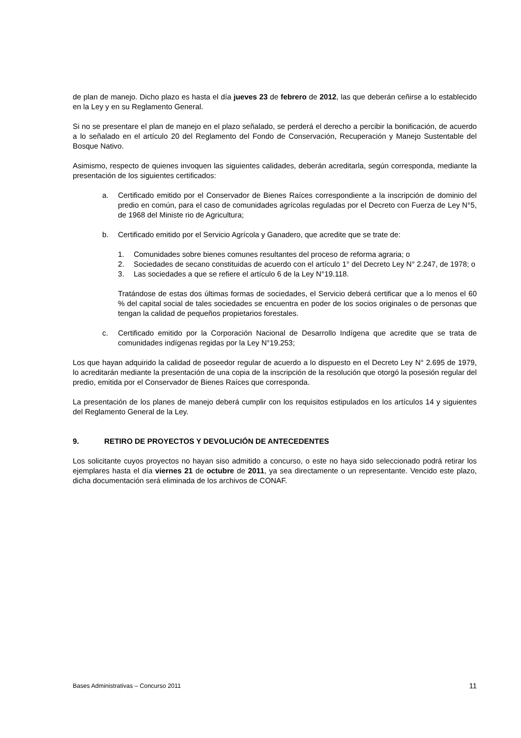de plan de manejo. Dicho plazo es hasta el día jueves 23 de febrero de 2012, las que deberán ceñirse a lo establecido en la Ley y en su Reglamento General.
Si no se presentare el plan de manejo en el plazo señalado, se perderá el derecho a percibir la bonificación, de acuerdo a lo señalado en el artículo 20 del Reglamento del Fondo de Conservación, Recuperación y Manejo Sustentable del Bosque Nativo.
Asimismo, respecto de quienes invoquen las siguientes calidades, deberán acreditarla, según corresponda, mediante la presentación de los siguientes certificados:
a. Certificado emitido por el Conservador de Bienes Raíces correspondiente a la inscripción de dominio del predio en común, para el caso de comunidades agrícolas reguladas por el Decreto con Fuerza de Ley N°5, de 1968 del Ministe rio de Agricultura;
b. Certificado emitido por el Servicio Agrícola y Ganadero, que acredite que se trate de:
1. Comunidades sobre bienes comunes resultantes del proceso de reforma agraria; o
2. Sociedades de secano constituidas de acuerdo con el artículo 1° del Decreto Ley N° 2.247, de 1978; o
3. Las sociedades a que se refiere el artículo 6 de la Ley N°19.118.
Tratándose de estas dos últimas formas de sociedades, el Servicio deberá certificar que a lo menos el 60 % del capital social de tales sociedades se encuentra en poder de los socios originales o de personas que tengan la calidad de pequeños propietarios forestales.
c. Certificado emitido por la Corporación Nacional de Desarrollo Indígena que acredite que se trata de comunidades indígenas regidas por la Ley N°19.253;
Los que hayan adquirido la calidad de poseedor regular de acuerdo a lo dispuesto en el Decreto Ley N° 2.695 de 1979, lo acreditarán mediante la presentación de una copia de la inscripción de la resolución que otorgó la posesión regular del predio, emitida por el Conservador de Bienes Raíces que corresponda.
La presentación de los planes de manejo deberá cumplir con los requisitos estipulados en los artículos 14 y siguientes del Reglamento General de la Ley.
9. RETIRO DE PROYECTOS Y DEVOLUCIÓN DE ANTECEDENTES
Los solicitante cuyos proyectos no hayan siso admitido a concurso, o este no haya sido seleccionado podrá retirar los ejemplares hasta el día viernes 21 de octubre de 2011, ya sea directamente o un representante. Vencido este plazo, dicha documentación será eliminada de los archivos de CONAF.
Bases Administrativas – Concurso 2011 11